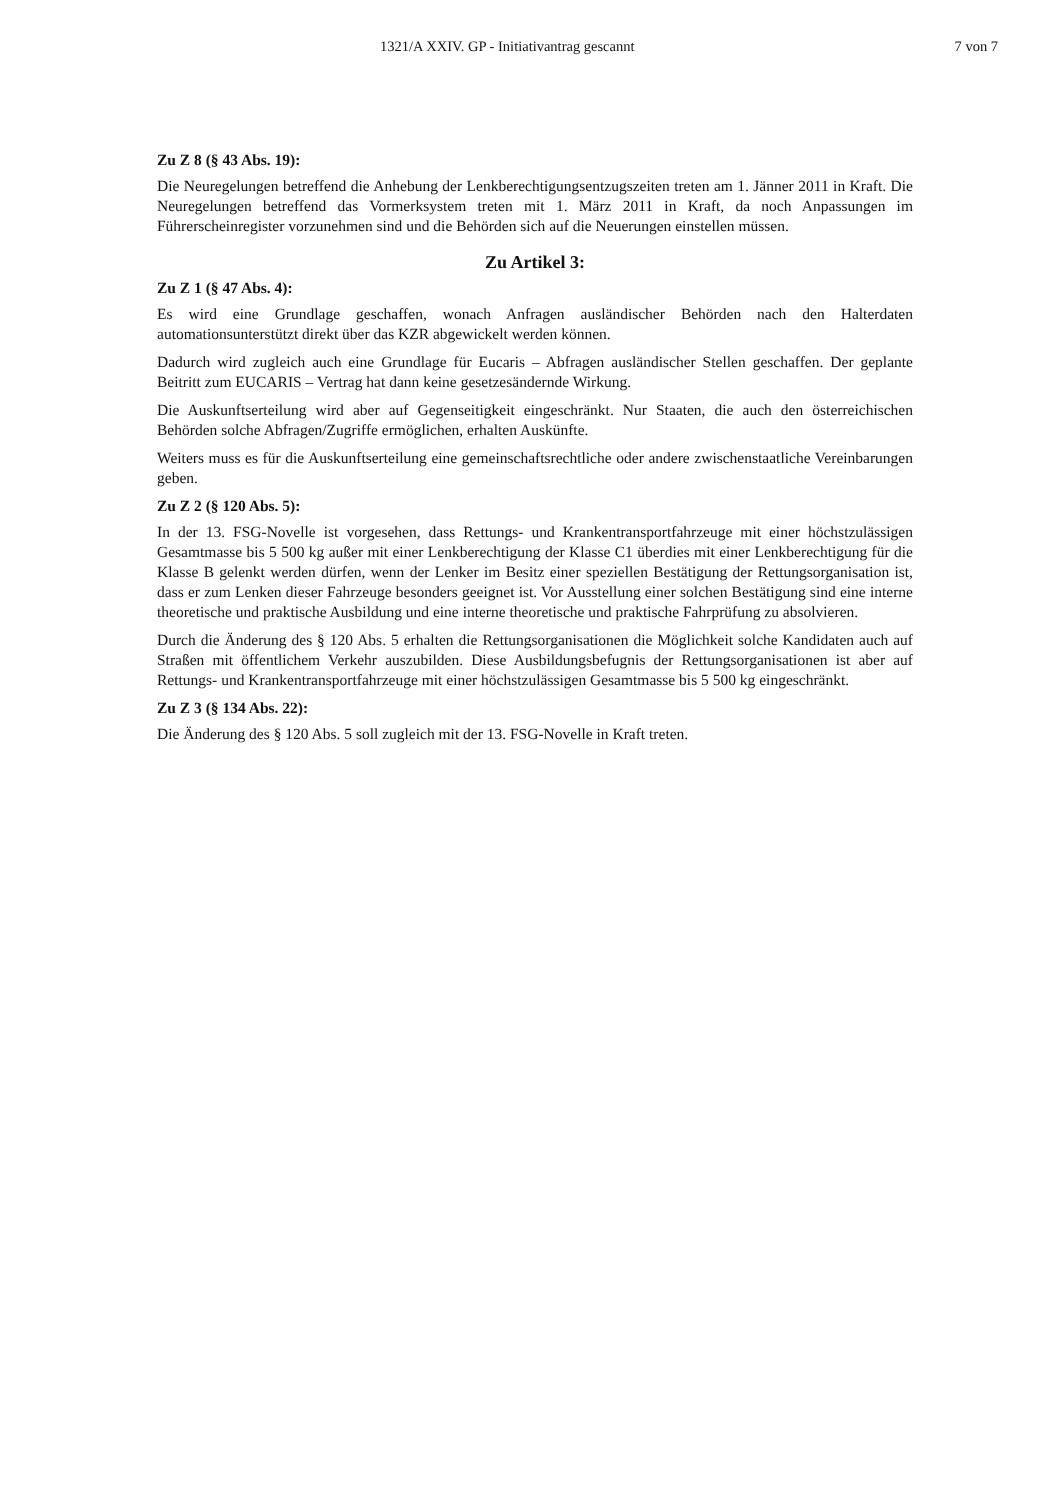1321/A XXIV. GP - Initiativantrag gescannt 7 von 7
Zu Z 8 (§ 43 Abs. 19):
Die Neuregelungen betreffend die Anhebung der Lenkberechtigungsentzugszeiten treten am 1. Jänner 2011 in Kraft. Die Neuregelungen betreffend das Vormerksystem treten mit 1. März 2011 in Kraft, da noch Anpassungen im Führerscheinregister vorzunehmen sind und die Behörden sich auf die Neuerungen einstellen müssen.
Zu Artikel 3:
Zu Z 1 (§ 47 Abs. 4):
Es wird eine Grundlage geschaffen, wonach Anfragen ausländischer Behörden nach den Halterdaten automationsunterstützt direkt über das KZR abgewickelt werden können.
Dadurch wird zugleich auch eine Grundlage für Eucaris – Abfragen ausländischer Stellen geschaffen. Der geplante Beitritt zum EUCARIS – Vertrag hat dann keine gesetzesändernde Wirkung.
Die Auskunftserteilung wird aber auf Gegenseitigkeit eingeschränkt. Nur Staaten, die auch den österreichischen Behörden solche Abfragen/Zugriffe ermöglichen, erhalten Auskünfte.
Weiters muss es für die Auskunftserteilung eine gemeinschaftsrechtliche oder andere zwischenstaatliche Vereinbarungen geben.
Zu Z 2 (§ 120 Abs. 5):
In der 13. FSG-Novelle ist vorgesehen, dass Rettungs- und Krankentransportfahrzeuge mit einer höchstzulässigen Gesamtmasse bis 5 500 kg außer mit einer Lenkberechtigung der Klasse C1 überdies mit einer Lenkberechtigung für die Klasse B gelenkt werden dürfen, wenn der Lenker im Besitz einer speziellen Bestätigung der Rettungsorganisation ist, dass er zum Lenken dieser Fahrzeuge besonders geeignet ist. Vor Ausstellung einer solchen Bestätigung sind eine interne theoretische und praktische Ausbildung und eine interne theoretische und praktische Fahrprüfung zu absolvieren.
Durch die Änderung des § 120 Abs. 5 erhalten die Rettungsorganisationen die Möglichkeit solche Kandidaten auch auf Straßen mit öffentlichem Verkehr auszubilden. Diese Ausbildungsbefugnis der Rettungsorganisationen ist aber auf Rettungs- und Krankentransportfahrzeuge mit einer höchstzulässigen Gesamtmasse bis 5 500 kg eingeschränkt.
Zu Z 3 (§ 134 Abs. 22):
Die Änderung des § 120 Abs. 5 soll zugleich mit der 13. FSG-Novelle in Kraft treten.